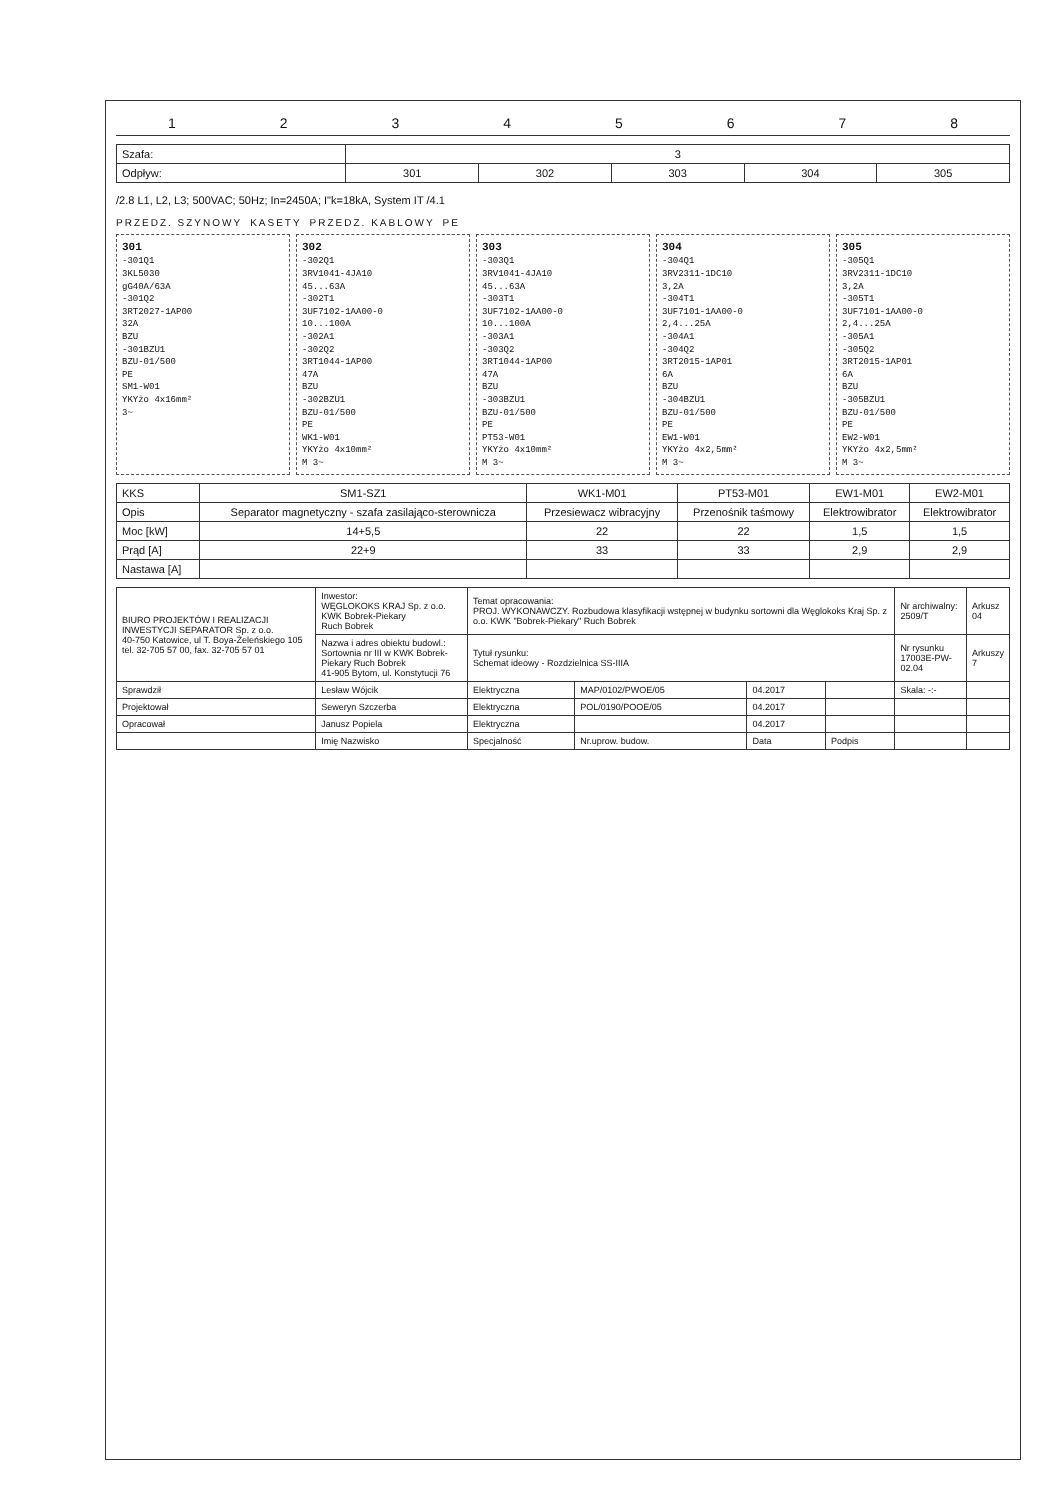12345678
| Szafa: | 3 | | | | |
| Odpływ: | 301 | 302 | 303 | 304 | 305 |
/2.8 L1, L2, L3; 500VAC; 50Hz; In=2450A; I"k=18kA, System IT /4.1
PRZEDZ. SZYNOWY KASETY PRZEDZ. KABLOWY PE
301
-301Q1
3KL5030
gG40A/63A
-301Q2
3RT2027-1AP00
32A
BZU
-301BZU1
BZU-01/500
PE
SM1-W01
YKYżo 4x16mm²
3~
302
-302Q1
3RV1041-4JA10
45...63A
-302T1
3UF7102-1AA00-0
10...100A
-302A1
-302Q2
3RT1044-1AP00
47A
BZU
-302BZU1
BZU-01/500
PE
WK1-W01
YKYżo 4x10mm²
M 3~
303
-303Q1
3RV1041-4JA10
45...63A
-303T1
3UF7102-1AA00-0
10...100A
-303A1
-303Q2
3RT1044-1AP00
47A
BZU
-303BZU1
BZU-01/500
PE
PT53-W01
YKYżo 4x10mm²
M 3~
304
-304Q1
3RV2311-1DC10
3,2A
-304T1
3UF7101-1AA00-0
2,4...25A
-304A1
-304Q2
3RT2015-1AP01
6A
BZU
-304BZU1
BZU-01/500
PE
EW1-W01
YKYżo 4x2,5mm²
M 3~
305
-305Q1
3RV2311-1DC10
3,2A
-305T1
3UF7101-1AA00-0
2,4...25A
-305A1
-305Q2
3RT2015-1AP01
6A
BZU
-305BZU1
BZU-01/500
PE
EW2-W01
YKYżo 4x2,5mm²
M 3~
| KKS | SM1-SZ1 | WK1-M01 | PT53-M01 | EW1-M01 | EW2-M01 |
| Opis | Separator magnetyczny - szafa zasilająco-sterownicza | Przesiewacz wibracyjny | Przenośnik taśmowy | Elektrowibrator | Elektrowibrator |
| Moc [kW] | 14+5,5 | 22 | 22 | 1,5 | 1,5 |
| Prąd [A] | 22+9 | 33 | 33 | 2,9 | 2,9 |
| Nastawa [A] | | | | | |
| BIURO PROJEKTÓW I REALIZACJI INWESTYCJI SEPARATOR Sp. z o.o. 40-750 Katowice, ul T. Boya-Żeleńskiego 105 tel. 32-705 57 00, fax. 32-705 57 01 | Inwestor: WĘGLOKOKS KRAJ Sp. z o.o. KWK Bobrek-Piekary Ruch Bobrek | Temat opracowania: PROJ. WYKONAWCZY. Rozbudowa klasyfikacji wstępnej w budynku sortowni dla Węglokoks Kraj Sp. z o.o. KWK "Bobrek-Piekary" Ruch Bobrek | | | | Nr archiwalny: 2509/T | Arkusz 04 |
| | Nazwa i adres obiektu budowl.: Sortownia nr III w KWK Bobrek-Piekary Ruch Bobrek 41-905 Bytom, ul. Konstytucji 76 | Tytuł rysunku: Schemat ideowy - Rozdzielnica SS-IIIA | | | | Nr rysunku 17003E-PW-02.04 | Arkuszy 7 |
| Sprawdził | Lesław Wójcik | Elektryczna | MAP/0102/PWOE/05 | 04.2017 | | Skala: -:- | |
| Projektował | Seweryn Szczerba | Elektryczna | POL/0190/POOE/05 | 04.2017 | | | |
| Opracował | Janusz Popiela | Elektryczna | | 04.2017 | | | |
| | Imię Nazwisko | Specjalność | Nr.uprow. budow. | Data | Podpis | | |